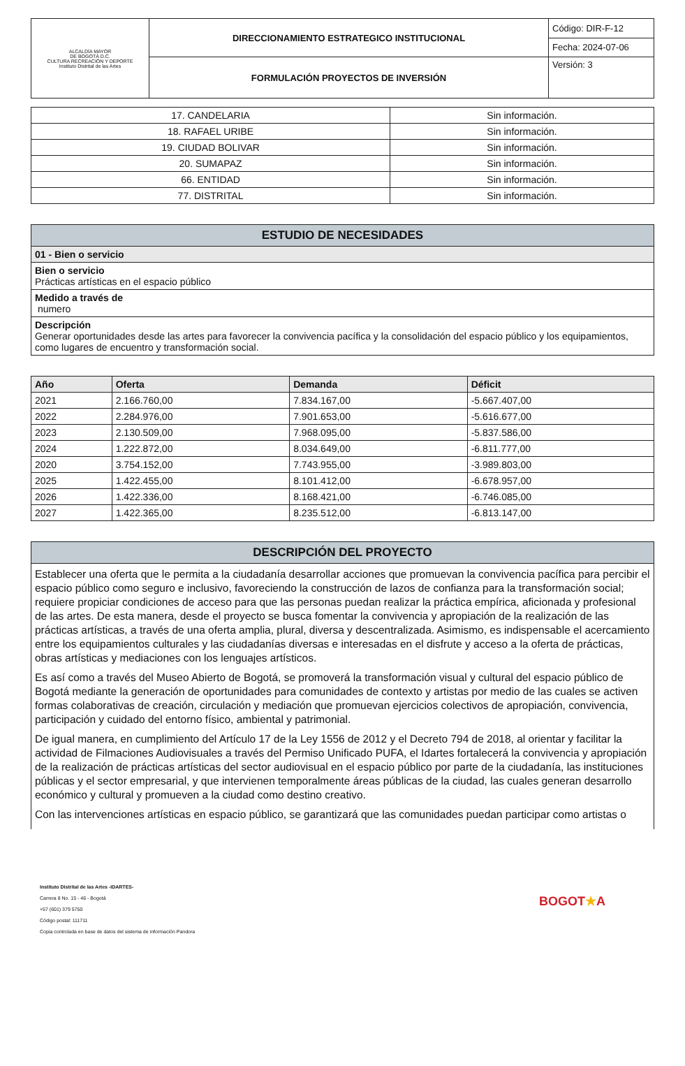| ALCALDÍA MAYOR DE BOGOTÁ D.C. CULTURA RECREACIÓN Y DEPORTE Instituto Distrital de las Artes | DIRECCIONAMIENTO ESTRATEGICO INSTITUCIONAL | Código: DIR-F-12 |
| | | Fecha: 2024-07-06 |
| | FORMULACIÓN PROYECTOS DE INVERSIÓN | Versión: 3 |
| 17. CANDELARIA | Sin información. |
| 18. RAFAEL URIBE | Sin información. |
| 19. CIUDAD BOLIVAR | Sin información. |
| 20. SUMAPAZ | Sin información. |
| 66. ENTIDAD | Sin información. |
| 77. DISTRITAL | Sin información. |
| ESTUDIO DE NECESIDADES |
| --- |
| 01 - Bien o servicio |
| Bien o servicio Prácticas artísticas en el espacio público |
| Medido a través de numero |
| Descripción Generar oportunidades desde las artes para favorecer la convivencia pacífica y la consolidación del espacio público y los equipamientos, como lugares de encuentro y transformación social. |
| Año | Oferta | Demanda | Déficit |
| --- | --- | --- | --- |
| 2021 | 2.166.760,00 | 7.834.167,00 | -5.667.407,00 |
| 2022 | 2.284.976,00 | 7.901.653,00 | -5.616.677,00 |
| 2023 | 2.130.509,00 | 7.968.095,00 | -5.837.586,00 |
| 2024 | 1.222.872,00 | 8.034.649,00 | -6.811.777,00 |
| 2020 | 3.754.152,00 | 7.743.955,00 | -3.989.803,00 |
| 2025 | 1.422.455,00 | 8.101.412,00 | -6.678.957,00 |
| 2026 | 1.422.336,00 | 8.168.421,00 | -6.746.085,00 |
| 2027 | 1.422.365,00 | 8.235.512,00 | -6.813.147,00 |
| DESCRIPCIÓN DEL PROYECTO |
| --- |
| Establecer una oferta que le permita a la ciudadanía desarrollar acciones que promuevan la convivencia pacífica para percibir el espacio público como seguro e inclusivo, favoreciendo la construcción de lazos de confianza para la transformación social; requiere propiciar condiciones de acceso para que las personas puedan realizar la práctica empírica, aficionada y profesional de las artes. De esta manera, desde el proyecto se busca fomentar la convivencia y apropiación de la realización de las prácticas artísticas, a través de una oferta amplia, plural, diversa y descentralizada. Asimismo, es indispensable el acercamiento entre los equipamientos culturales y las ciudadanías diversas e interesadas en el disfrute y acceso a la oferta de prácticas, obras artísticas y mediaciones con los lenguajes artísticos. Es así como a través del Museo Abierto de Bogotá, se promoverá la transformación visual y cultural del espacio público de Bogotá mediante la generación de oportunidades para comunidades de contexto y artistas por medio de las cuales se activen formas colaborativas de creación, circulación y mediación que promuevan ejercicios colectivos de apropiación, convivencia, participación y cuidado del entorno físico, ambiental y patrimonial. De igual manera, en cumplimiento del Artículo 17 de la Ley 1556 de 2012 y el Decreto 794 de 2018, al orientar y facilitar la actividad de Filmaciones Audiovisuales a través del Permiso Unificado PUFA, el Idartes fortalecerá la convivencia y apropiación de la realización de prácticas artísticas del sector audiovisual en el espacio público por parte de la ciudadanía, las instituciones públicas y el sector empresarial, y que intervienen temporalmente áreas públicas de la ciudad, las cuales generan desarrollo económico y cultural y promueven a la ciudad como destino creativo. Con las intervenciones artísticas en espacio público, se garantizará que las comunidades puedan participar como artistas o |
Instituto Distrital de las Artes -IDARTES-
Carrera 8 No. 15 - 46 - Bogotá
+57 (601) 379 5750
Código postal: 111711
Copia controlada en base de datos del sistema de información Pandora
BOGOT★A